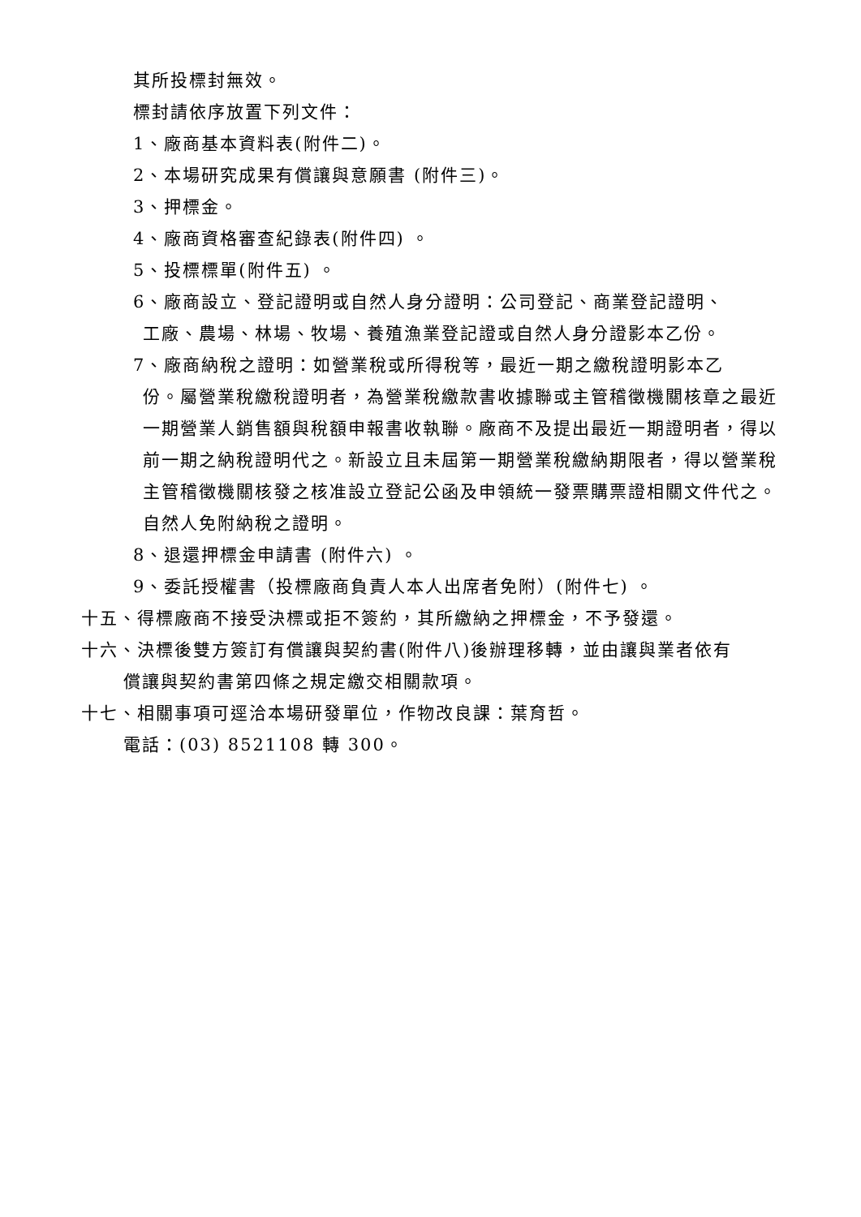其所投標封無效。
標封請依序放置下列文件：
1、廠商基本資料表(附件二)。
2、本場研究成果有償讓與意願書 (附件三)。
3、押標金。
4、廠商資格審查紀錄表(附件四) 。
5、投標標單(附件五) 。
6、廠商設立、登記證明或自然人身分證明：公司登記、商業登記證明、
工廠、農場、林場、牧場、養殖漁業登記證或自然人身分證影本乙份。
7、廠商納稅之證明：如營業稅或所得稅等，最近一期之繳稅證明影本乙
份。屬營業稅繳稅證明者，為營業稅繳款書收據聯或主管稽徵機關核章之最近一期營業人銷售額與稅額申報書收執聯。廠商不及提出最近一期證明者，得以前一期之納稅證明代之。新設立且未屆第一期營業稅繳納期限者，得以營業稅主管稽徵機關核發之核准設立登記公函及申領統一發票購票證相關文件代之。自然人免附納稅之證明。
8、退還押標金申請書 (附件六) 。
9、委託授權書（投標廠商負責人本人出席者免附）(附件七) 。
十五、得標廠商不接受決標或拒不簽約，其所繳納之押標金，不予發還。
十六、決標後雙方簽訂有償讓與契約書(附件八)後辦理移轉，並由讓與業者依有
償讓與契約書第四條之規定繳交相關款項。
十七、相關事項可逕洽本場研發單位，作物改良課：葉育哲。
電話：(03) 8521108 轉 300。